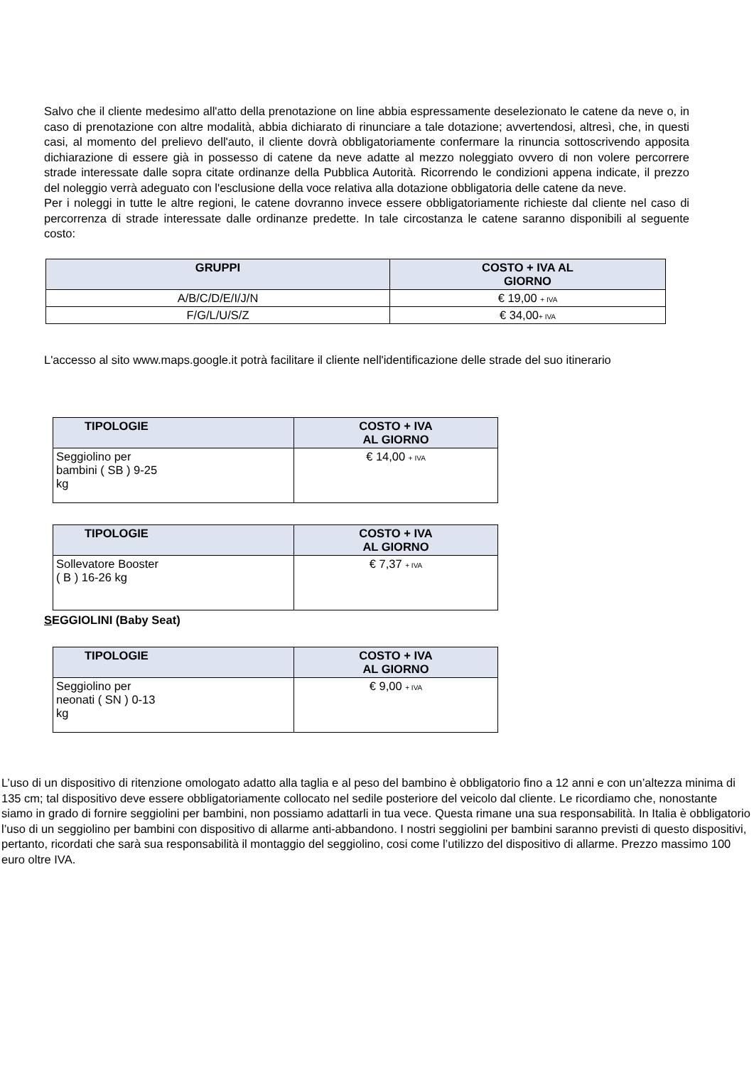Salvo che il cliente medesimo all'atto della prenotazione on line abbia espressamente deselezionato le catene da neve o, in caso di prenotazione con altre modalità, abbia dichiarato di rinunciare a tale dotazione; avvertendosi, altresì, che, in questi casi, al momento del prelievo dell'auto, il cliente dovrà obbligatoriamente confermare la rinuncia sottoscrivendo apposita dichiarazione di essere già in possesso di catene da neve adatte al mezzo noleggiato ovvero di non volere percorrere strade interessate dalle sopra citate ordinanze della Pubblica Autorità. Ricorrendo le condizioni appena indicate, il prezzo del noleggio verrà adeguato con l'esclusione della voce relativa alla dotazione obbligatoria delle catene da neve.
Per i noleggi in tutte le altre regioni, le catene dovranno invece essere obbligatoriamente richieste dal cliente nel caso di percorrenza di strade interessate dalle ordinanze predette. In tale circostanza le catene saranno disponibili al seguente costo:
| GRUPPI | COSTO + IVA AL GIORNO |
| --- | --- |
| A/B/C/D/E/I/J/N | € 19,00 + IVA |
| F/G/L/U/S/Z | € 34,00 + IVA |
L'accesso al sito www.maps.google.it potrà facilitare il cliente nell'identificazione delle strade del suo itinerario
| TIPOLOGIE | COSTO + IVA AL GIORNO |
| --- | --- |
| Seggiolino per bambini ( SB ) 9-25 kg | € 14,00 + IVA |
| TIPOLOGIE | COSTO + IVA AL GIORNO |
| --- | --- |
| Sollevatore Booster ( B ) 16-26 kg | € 7,37 + IVA |
SEGGIOLINI (Baby Seat)
| TIPOLOGIE | COSTO + IVA AL GIORNO |
| --- | --- |
| Seggiolino per neonati ( SN ) 0-13 kg | € 9,00 + IVA |
L’uso di un dispositivo di ritenzione omologato adatto alla taglia e al peso del bambino è obbligatorio fino a 12 anni e con un’altezza minima di 135 cm; tal dispositivo deve essere obbligatoriamente collocato nel sedile posteriore del veicolo dal cliente. Le ricordiamo che, nonostante siamo in grado di fornire seggiolini per bambini, non possiamo adattarli in tua vece. Questa rimane una sua responsabilità. In Italia è obbligatorio l’uso di un seggiolino per bambini con dispositivo di allarme anti-abbandono. I nostri seggiolini per bambini saranno previsti di questo dispositivi, pertanto, ricordati che sarà sua responsabilità il montaggio del seggiolino, cosi come l’utilizzo del dispositivo di allarme. Prezzo massimo 100 euro oltre IVA.